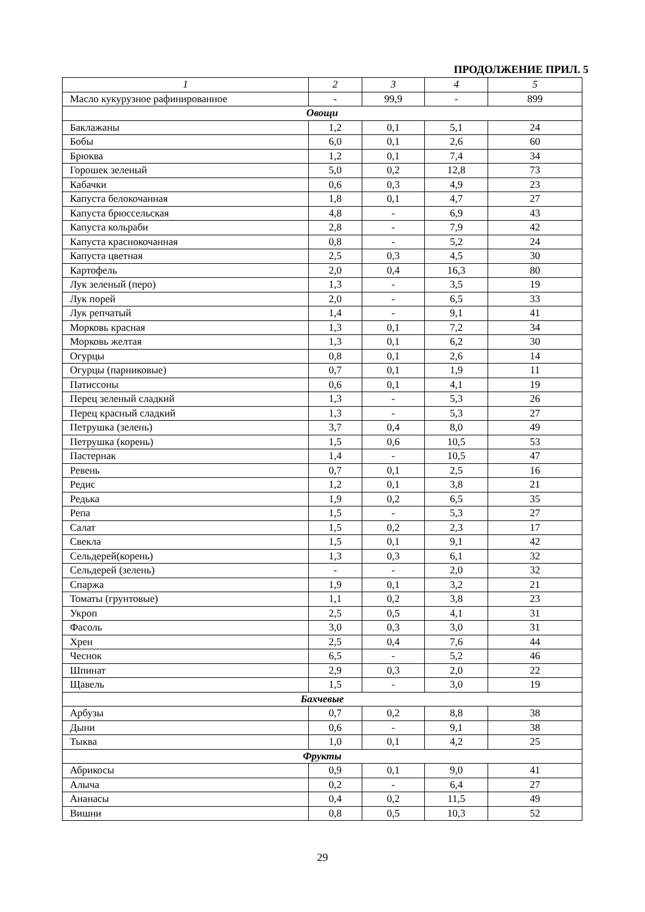ПРОДОЛЖЕНИЕ ПРИЛ. 5
| 1 | 2 | 3 | 4 | 5 |
| --- | --- | --- | --- | --- |
| Масло кукурузное рафинированное | - | 99,9 | - | 899 |
| Овощи | | | | |
| Баклажаны | 1,2 | 0,1 | 5,1 | 24 |
| Бобы | 6,0 | 0,1 | 2,6 | 60 |
| Брюква | 1,2 | 0,1 | 7,4 | 34 |
| Горошек зеленый | 5,0 | 0,2 | 12,8 | 73 |
| Кабачки | 0,6 | 0,3 | 4,9 | 23 |
| Капуста белокочанная | 1,8 | 0,1 | 4,7 | 27 |
| Капуста брюссельская | 4,8 | - | 6,9 | 43 |
| Капуста кольраби | 2,8 | - | 7,9 | 42 |
| Капуста краснокочанная | 0,8 | - | 5,2 | 24 |
| Капуста цветная | 2,5 | 0,3 | 4,5 | 30 |
| Картофель | 2,0 | 0,4 | 16,3 | 80 |
| Лук зеленый (перо) | 1,3 | - | 3,5 | 19 |
| Лук порей | 2,0 | - | 6,5 | 33 |
| Лук репчатый | 1,4 | - | 9,1 | 41 |
| Морковь красная | 1,3 | 0,1 | 7,2 | 34 |
| Морковь желтая | 1,3 | 0,1 | 6,2 | 30 |
| Огурцы | 0,8 | 0,1 | 2,6 | 14 |
| Огурцы (парниковые) | 0,7 | 0,1 | 1,9 | 11 |
| Патиссоны | 0,6 | 0,1 | 4,1 | 19 |
| Перец зеленый сладкий | 1,3 | - | 5,3 | 26 |
| Перец красный сладкий | 1,3 | - | 5,3 | 27 |
| Петрушка (зелень) | 3,7 | 0,4 | 8,0 | 49 |
| Петрушка (корень) | 1,5 | 0,6 | 10,5 | 53 |
| Пастернак | 1,4 | - | 10,5 | 47 |
| Ревень | 0,7 | 0,1 | 2,5 | 16 |
| Редис | 1,2 | 0,1 | 3,8 | 21 |
| Редька | 1,9 | 0,2 | 6,5 | 35 |
| Репа | 1,5 | - | 5,3 | 27 |
| Салат | 1,5 | 0,2 | 2,3 | 17 |
| Свекла | 1,5 | 0,1 | 9,1 | 42 |
| Сельдерей(корень) | 1,3 | 0,3 | 6,1 | 32 |
| Сельдерей (зелень) | - | - | 2,0 | 32 |
| Спаржа | 1,9 | 0,1 | 3,2 | 21 |
| Томаты (грунтовые) | 1,1 | 0,2 | 3,8 | 23 |
| Укроп | 2,5 | 0,5 | 4,1 | 31 |
| Фасоль | 3,0 | 0,3 | 3,0 | 31 |
| Хрен | 2,5 | 0,4 | 7,6 | 44 |
| Чеснок | 6,5 | - | 5,2 | 46 |
| Шпинат | 2,9 | 0,3 | 2,0 | 22 |
| Щавель | 1,5 | - | 3,0 | 19 |
| Бахчевые | | | | |
| Арбузы | 0,7 | 0,2 | 8,8 | 38 |
| Дыни | 0,6 | - | 9,1 | 38 |
| Тыква | 1,0 | 0,1 | 4,2 | 25 |
| Фрукты | | | | |
| Абрикосы | 0,9 | 0,1 | 9,0 | 41 |
| Алыча | 0,2 | - | 6,4 | 27 |
| Ананасы | 0,4 | 0,2 | 11,5 | 49 |
| Вишни | 0,8 | 0,5 | 10,3 | 52 |
29